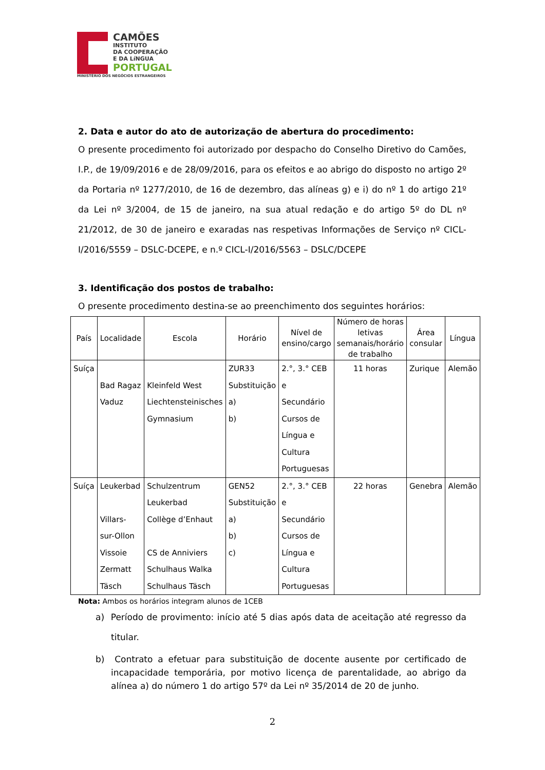CAMÕES
INSTITUTO
DA COOPERAÇÃO
E DA LíNGUA
PORTUGAL
MINISTÉRIO DOS NEGÓCIOS ESTRANGEIROS
2. Data e autor do ato de autorização de abertura do procedimento:
O presente procedimento foi autorizado por despacho do Conselho Diretivo do Camões, I.P., de 19/09/2016 e de 28/09/2016, para os efeitos e ao abrigo do disposto no artigo 2º da Portaria nº 1277/2010, de 16 de dezembro, das alíneas g) e i) do nº 1 do artigo 21º da Lei nº 3/2004, de 15 de janeiro, na sua atual redação e do artigo 5º do DL nº 21/2012, de 30 de janeiro e exaradas nas respetivas Informações de Serviço nº CICL-I/2016/5559 – DSLC-DCEPE, e n.º CICL-I/2016/5563 – DSLC/DCEPE
3. Identificação dos postos de trabalho:
O presente procedimento destina-se ao preenchimento dos seguintes horários:
| País | Localidade | Escola | Horário | Nível de ensino/cargo | Número de horas letivas semanais/horário de trabalho | Área consular | Língua |
| --- | --- | --- | --- | --- | --- | --- | --- |
| Suíça | Bad Ragaz Vaduz | Kleinfeld West Liechtensteinisches Gymnasium | ZUR33 Substituição a) b) | 2.°, 3.° CEB e Secundário Cursos de Língua e Cultura Portuguesas | 11 horas | Zurique | Alemão |
| Suíça | Leukerbad Villars- sur-Ollon Vissoie Zermatt Täsch | Schulzentrum Leukerbad Collège d’Enhaut CS de Anniviers Schulhaus Walka Schulhaus Täsch | GEN52 Substituição a) b) c) | 2.°, 3.° CEB e Secundário Cursos de Língua e Cultura Portuguesas | 22 horas | Genebra | Alemão |
Nota: Ambos os horários integram alunos de 1CEB
a) Período de provimento: início até 5 dias após data de aceitação até regresso da titular.
b) Contrato a efetuar para substituição de docente ausente por certificado de incapacidade temporária, por motivo licença de parentalidade, ao abrigo da alínea a) do número 1 do artigo 57º da Lei nº 35/2014 de 20 de junho.
2